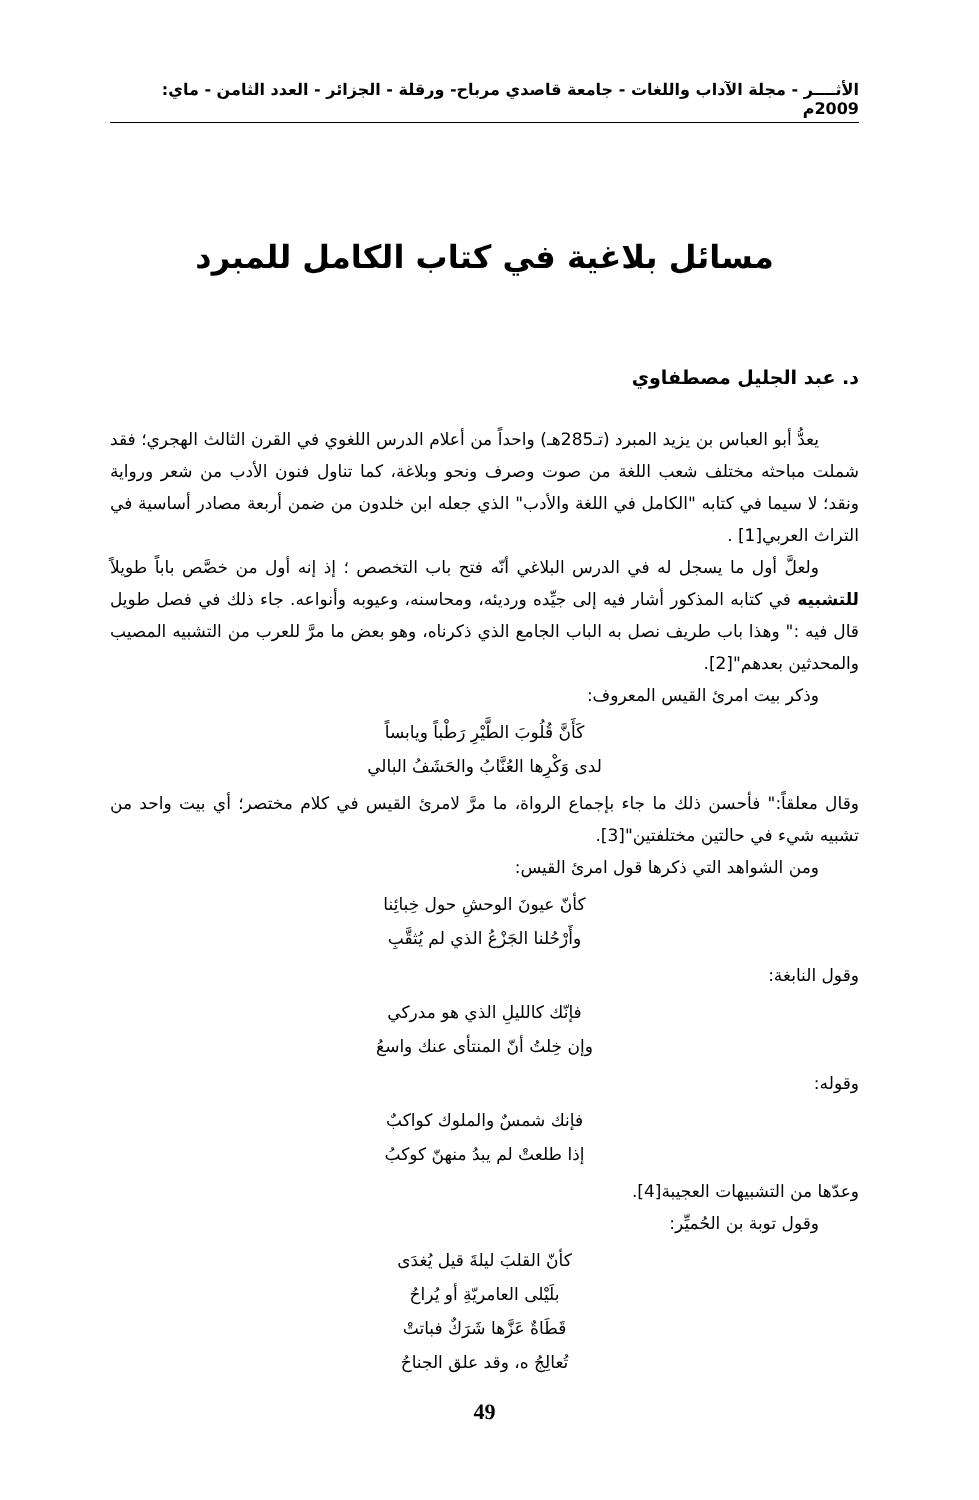الأثــــر - مجلة الآداب واللغات - جامعة قاصدي مرباح- ورقلة - الجزائر - العدد الثامن - ماي: 2009م
مسائل بلاغية في كتاب الكامل للمبرد
د. عبد الجليل مصطفاوي
يعدُّ أبو العباس بن يزيد المبرد (تـ285هـ) واحداً من أعلام الدرس اللغوي في القرن الثالث الهجري؛ فقد شملت مباحثه مختلف شعب اللغة من صوت وصرف ونحو وبلاغة، كما تناول فنون الأدب من شعر ورواية ونقد؛ لا سيما في كتابه "الكامل في اللغة والأدب" الذي جعله ابن خلدون من ضمن أربعة مصادر أساسية في التراث العربي[1] .
ولعلَّ أول ما يسجل له في الدرس البلاغي أنّه فتح باب التخصص ؛ إذ إنه أول من خصَّص باباً طويلاً للتشبيه في كتابه المذكور أشار فيه إلى جيِّده ورديئه، ومحاسنه، وعيوبه وأنواعه. جاء ذلك في فصل طويل قال فيه :" وهذا باب طريف نصل به الباب الجامع الذي ذكرناه، وهو بعض ما مرَّ للعرب من التشبيه المصيب والمحدثين بعدهم"[2].
وذكر بيت امرئ القيس المعروف:
كَأَنَّ قُلُوبَ الطَّيْرِ رَطْباً ويابساً
لدى وَكْرِها العُنَّابُ والحَشَفُ البالي
وقال معلقاً:" فأحسن ذلك ما جاء بإجماع الرواة، ما مرَّ لامرئ القيس في كلام مختصر؛ أي بيت واحد من تشبيه شيء في حالتين مختلفتين"[3].
ومن الشواهد التي ذكرها قول امرئ القيس:
كأنّ عيونَ الوحشِ حول خِبائِنا
وأَرْحُلنا الجَزْعُ الذي لم يُثقَّبِ
وقول النابغة:
فإنّك كالليلِ الذي هو مدركي
وإن خِلتُ أنّ المنتأى عنك واسعُ
وقوله:
فإنك شمسٌ والملوك كواكبٌ
إذا طلعتْ لم يبدُ منهنّ كوكبُ
وعدّها من التشبيهات العجيبة[4].
وقول توبة بن الحُميِّر:
كأنّ القلبَ ليلةَ قيل يُغدَى
بلَيْلى العامريّةِ أو يُراحُ
قَطَاةٌ عَزَّها شَرَكٌ فباتتْ
تُعالِجُ ه، وقد علق الجناحُ
49